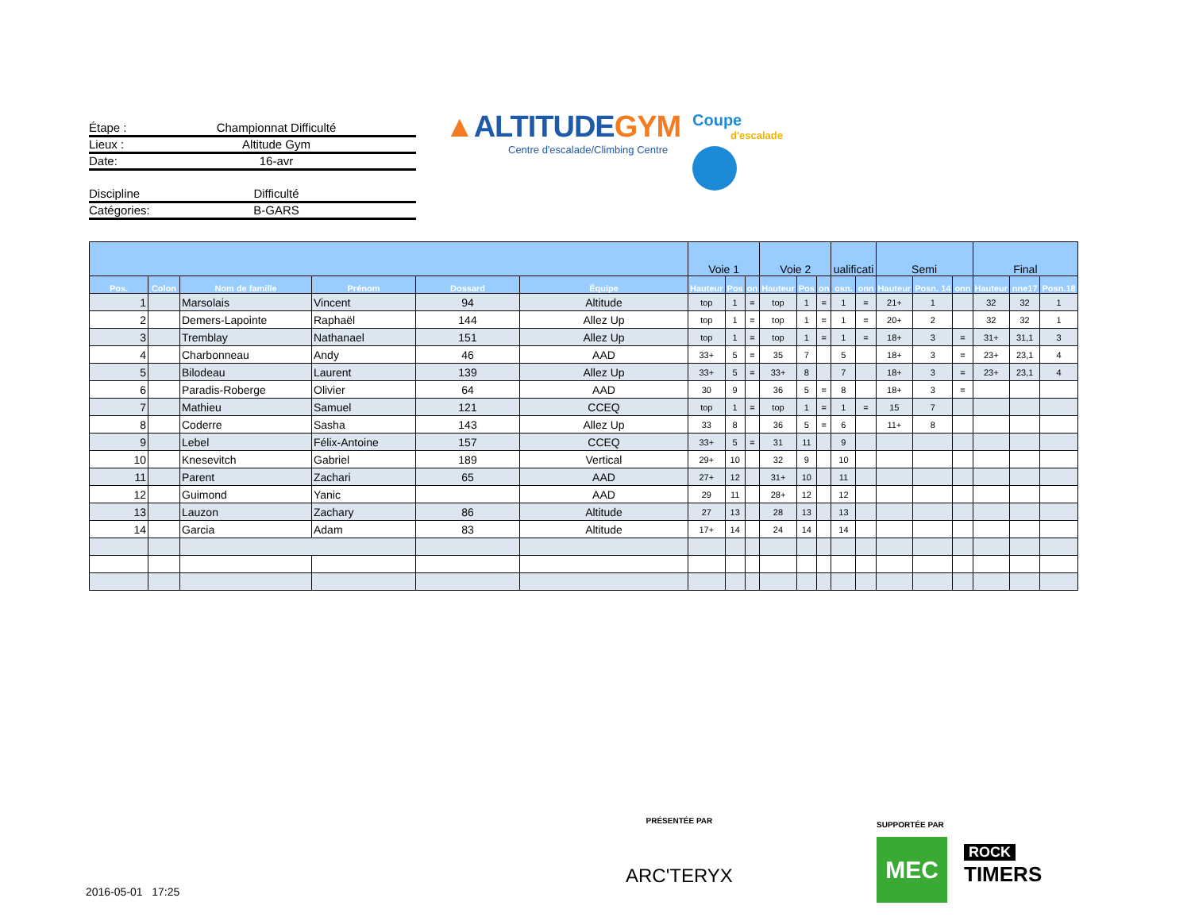Étape : Championnat Difficulté
Lieux : Altitude Gym
Date: 16-avr
Discipline Difficulté
Catégories: B-GARS
▲ALTITUDEGYM
Centre d'escalade/Climbing Centre
Coupe
d'escalade
| | | | | | | Voie 1 | | | Voie 2 | | | ualificati | | Semi | | | Final | | |
| --- | --- | --- | --- | --- | --- | --- | --- | --- | --- | --- | --- | --- | --- | --- | --- | --- | --- | --- | --- |
| Pos. | Colon | Nom de famille | Prénom | Dossard | Équipe | Hauteur | Pos | on | Hauteur | Pos | on | osn. | onn | Hauteur | Posn. 14 | onn | Hauteur | nne17 | Posn.18 |
| 1 | | Marsolais | Vincent | 94 | Altitude | top | 1 | = | top | 1 | = | 1 | = | 21+ | 1 | | 32 | 32 | 1 |
| 2 | | Demers-Lapointe | Raphaël | 144 | Allez Up | top | 1 | = | top | 1 | = | 1 | = | 20+ | 2 | | 32 | 32 | 1 |
| 3 | | Tremblay | Nathanael | 151 | Allez Up | top | 1 | = | top | 1 | = | 1 | = | 18+ | 3 | = | 31+ | 31,1 | 3 |
| 4 | | Charbonneau | Andy | 46 | AAD | 33+ | 5 | = | 35 | 7 | | 5 | | 18+ | 3 | = | 23+ | 23,1 | 4 |
| 5 | | Bilodeau | Laurent | 139 | Allez Up | 33+ | 5 | = | 33+ | 8 | | 7 | | 18+ | 3 | = | 23+ | 23,1 | 4 |
| 6 | | Paradis-Roberge | Olivier | 64 | AAD | 30 | 9 | | 36 | 5 | = | 8 | | 18+ | 3 | = | | | |
| 7 | | Mathieu | Samuel | 121 | CCEQ | top | 1 | = | top | 1 | = | 1 | = | 15 | 7 | | | | |
| 8 | | Coderre | Sasha | 143 | Allez Up | 33 | 8 | | 36 | 5 | = | 6 | | 11+ | 8 | | | | |
| 9 | | Lebel | Félix-Antoine | 157 | CCEQ | 33+ | 5 | = | 31 | 11 | | 9 | | | | | | | |
| 10 | | Knesevitch | Gabriel | 189 | Vertical | 29+ | 10 | | 32 | 9 | | 10 | | | | | | | |
| 11 | | Parent | Zachari | 65 | AAD | 27+ | 12 | | 31+ | 10 | | 11 | | | | | | | |
| 12 | | Guimond | Yanic | | AAD | 29 | 11 | | 28+ | 12 | | 12 | | | | | | | |
| 13 | | Lauzon | Zachary | 86 | Altitude | 27 | 13 | | 28 | 13 | | 13 | | | | | | | |
| 14 | | Garcia | Adam | 83 | Altitude | 17+ | 14 | | 24 | 14 | | 14 | | | | | | | |
PRÉSENTÉE PAR
ARC'TERYX
SUPPORTÉE PAR
MEC
ROCK
TIMERS
2016-05-01 17:25